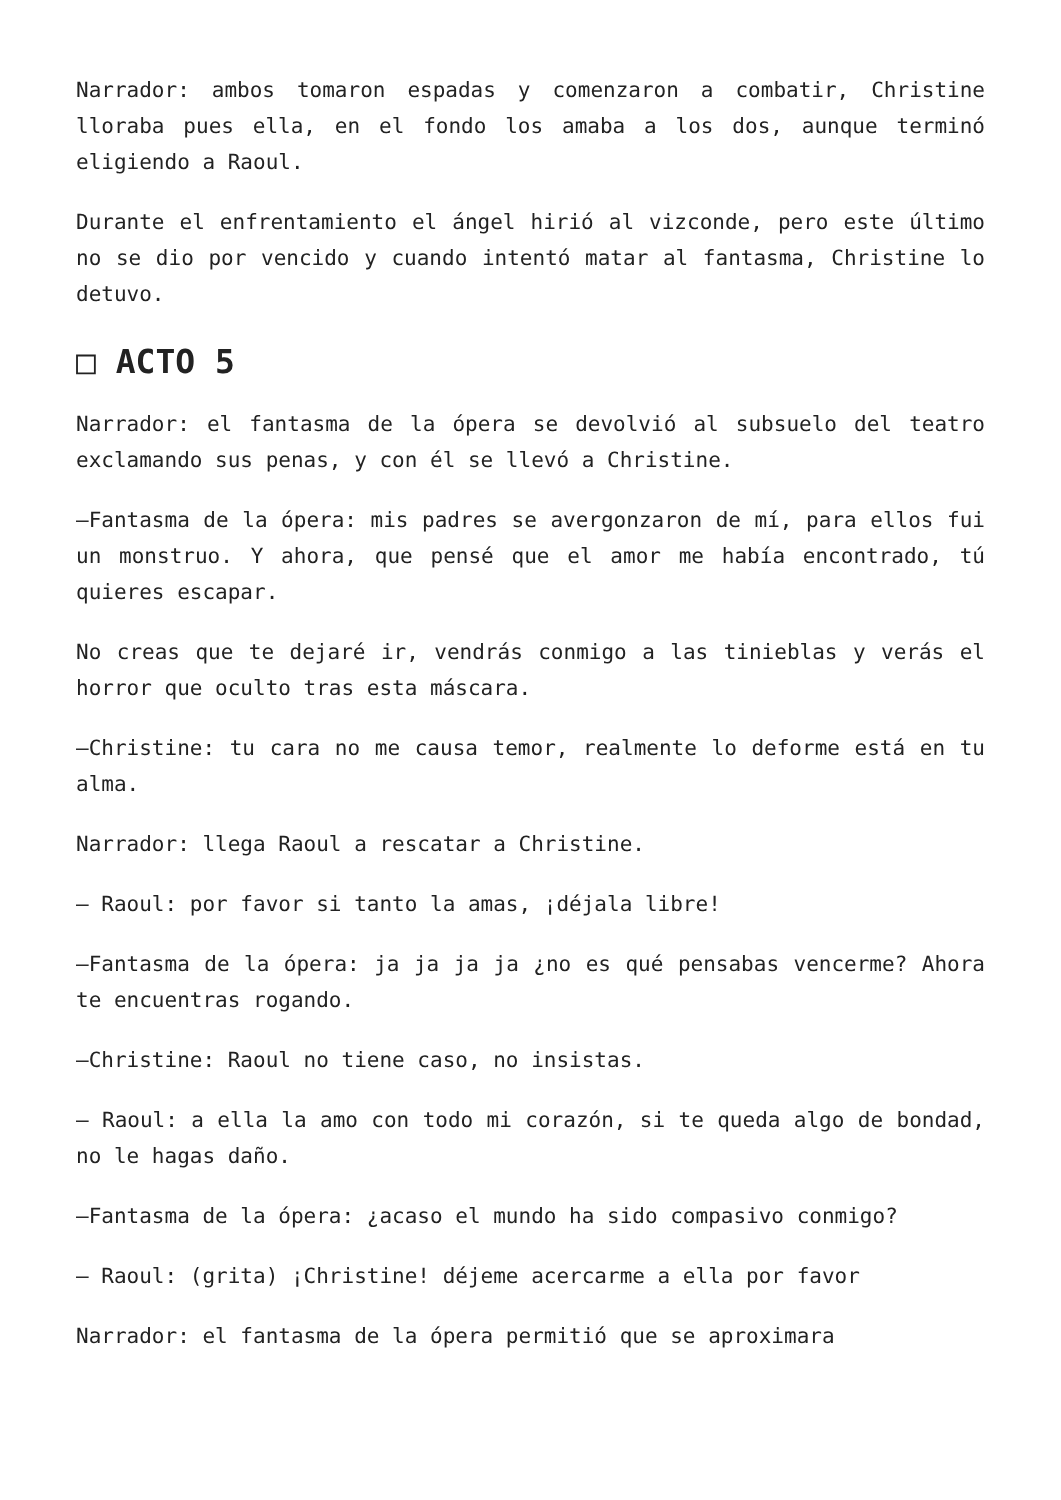Narrador: ambos tomaron espadas y comenzaron a combatir, Christine lloraba pues ella, en el fondo los amaba a los dos, aunque terminó eligiendo a Raoul.
Durante el enfrentamiento el ángel hirió al vizconde, pero este último no se dio por vencido y cuando intentó matar al fantasma, Christine lo detuvo.
□ ACTO 5
Narrador: el fantasma de la ópera se devolvió al subsuelo del teatro exclamando sus penas, y con él se llevó a Christine.
—Fantasma de la ópera: mis padres se avergonzaron de mí, para ellos fui un monstruo. Y ahora, que pensé que el amor me había encontrado, tú quieres escapar.
No creas que te dejaré ir, vendrás conmigo a las tinieblas y verás el horror que oculto tras esta máscara.
—Christine: tu cara no me causa temor, realmente lo deforme está en tu alma.
Narrador: llega Raoul a rescatar a Christine.
— Raoul: por favor si tanto la amas, ¡déjala libre!
—Fantasma de la ópera: ja ja ja ja ¿no es qué pensabas vencerme? Ahora te encuentras rogando.
—Christine: Raoul no tiene caso, no insistas.
— Raoul: a ella la amo con todo mi corazón, si te queda algo de bondad, no le hagas daño.
—Fantasma de la ópera: ¿acaso el mundo ha sido compasivo conmigo?
— Raoul: (grita) ¡Christine! déjeme acercarme a ella por favor
Narrador: el fantasma de la ópera permitió que se aproximara